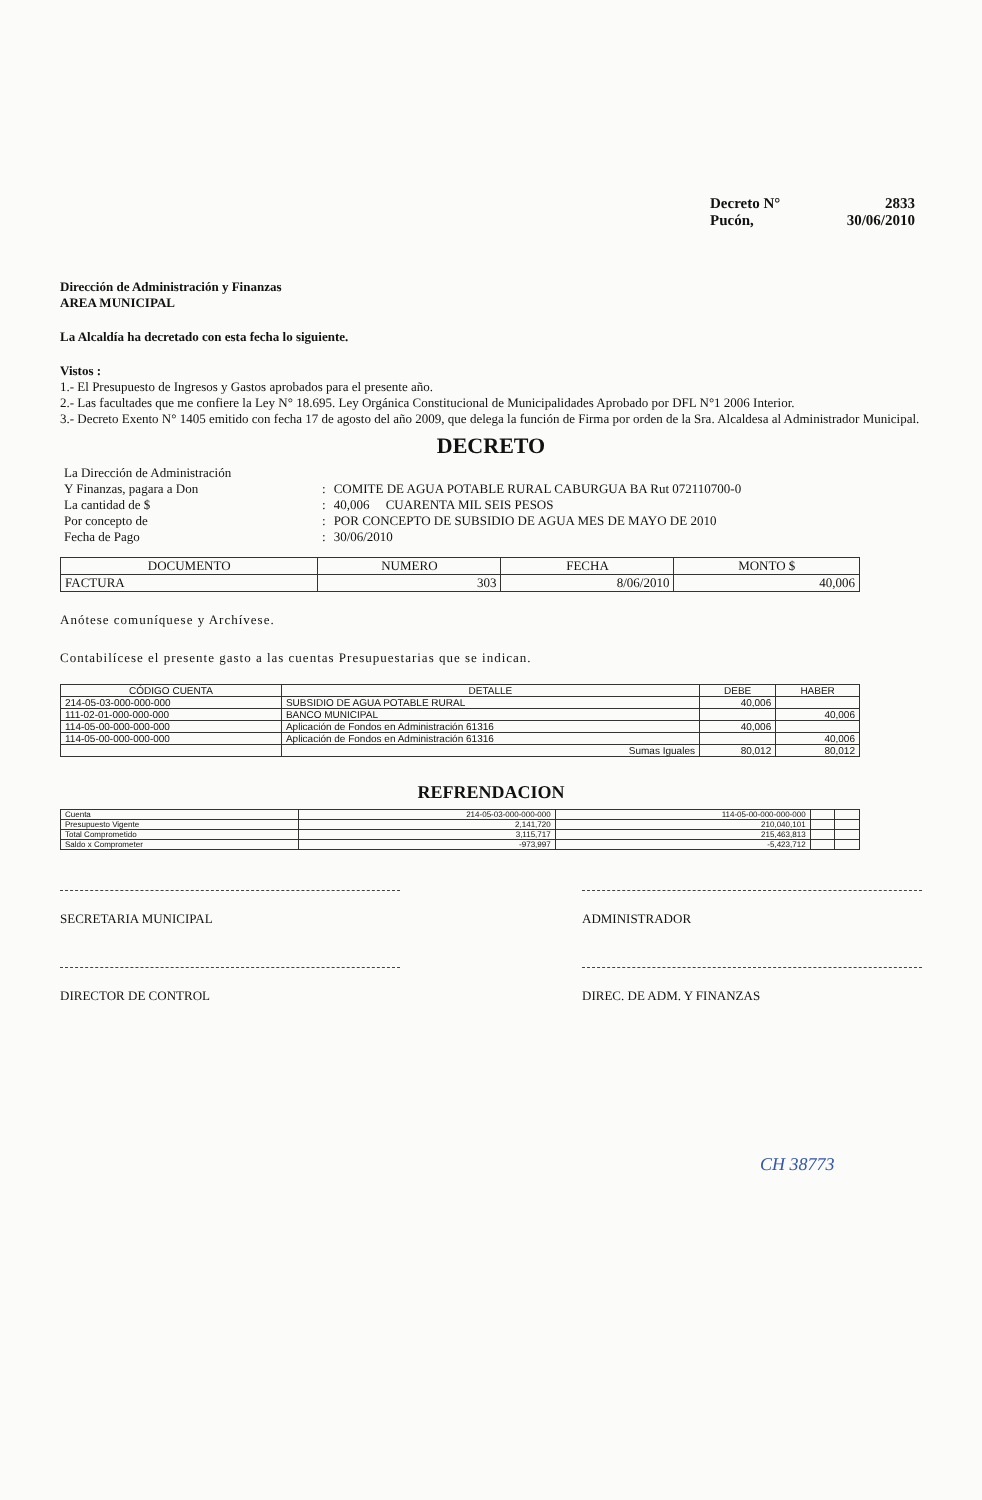Decreto N° 2833
Pucón, 30/06/2010
Dirección de Administración y Finanzas
AREA MUNICIPAL
La Alcaldía ha decretado con esta fecha lo siguiente.
Vistos :
1.- El Presupuesto de Ingresos y Gastos aprobados para el presente año.
2.- Las facultades que me confiere la Ley N° 18.695. Ley Orgánica Constitucional de Municipalidades Aprobado por DFL N°1 2006 Interior.
3.- Decreto Exento N° 1405 emitido con fecha 17 de agosto del año 2009, que delega la función de Firma por orden de la Sra. Alcaldesa al Administrador Municipal.
DECRETO
| La Dirección de Administración | | |
| Y Finanzas, pagara a Don | : | COMITE DE AGUA POTABLE RURAL CABURGUA BA Rut 072110700-0 |
| La cantidad de $ | : | 40,006 CUARENTA MIL SEIS PESOS |
| Por concepto de | : | POR CONCEPTO DE SUBSIDIO DE AGUA MES DE MAYO DE 2010 |
| Fecha de Pago | : | 30/06/2010 |
| DOCUMENTO | NUMERO | FECHA | MONTO $ |
| --- | --- | --- | --- |
| FACTURA | 303 | 8/06/2010 | 40,006 |
Anótese comuníquese y Archívese.
Contabilícese el presente gasto a las cuentas Presupuestarias que se indican.
| CÓDIGO CUENTA | DETALLE | DEBE | HABER |
| --- | --- | --- | --- |
| 214-05-03-000-000-000 | SUBSIDIO DE AGUA POTABLE RURAL | 40,006 | |
| 111-02-01-000-000-000 | BANCO MUNICIPAL | | 40,006 |
| 114-05-00-000-000-000 | Aplicación de Fondos en Administración 61316 | 40,006 | |
| 114-05-00-000-000-000 | Aplicación de Fondos en Administración 61316 | | 40,006 |
| | Sumas Iguales | 80,012 | 80,012 |
REFRENDACION
| Cuenta | 214-05-03-000-000-000 | 114-05-00-000-000-000 | | |
| Presupuesto Vigente | 2,141,720 | 210,040,101 | | |
| Total Comprometido | 3,115,717 | 215,463,813 | | |
| Saldo x Comprometer | -973,997 | -5,423,712 | | |
SECRETARIA MUNICIPAL ADMINISTRADOR
DIRECTOR DE CONTROL DIREC. DE ADM. Y FINANZAS
CH 38773